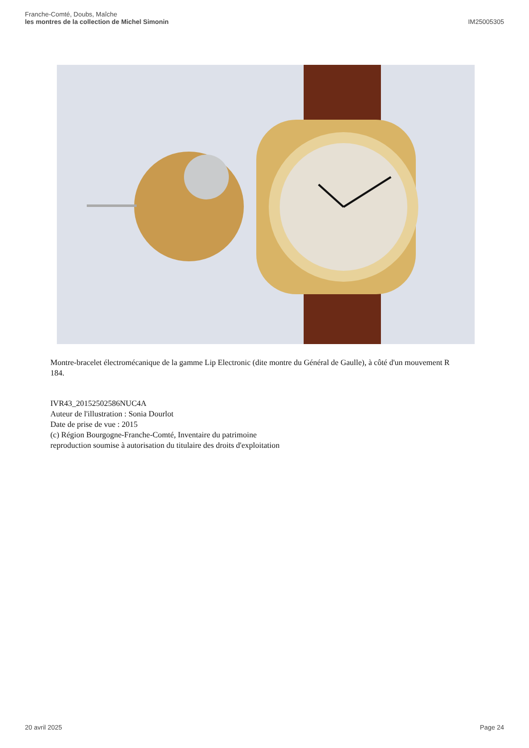Franche-Comté, Doubs, Maîche
les montres de la collection de Michel Simonin
IM25005305
Montre-bracelet électromécanique de la gamme Lip Electronic (dite montre du Général de Gaulle), à côté d'un mouvement R 184.
IVR43_20152502586NUC4A
Auteur de l'illustration : Sonia Dourlot
Date de prise de vue : 2015
(c) Région Bourgogne-Franche-Comté, Inventaire du patrimoine
reproduction soumise à autorisation du titulaire des droits d'exploitation
20 avril 2025 Page 24